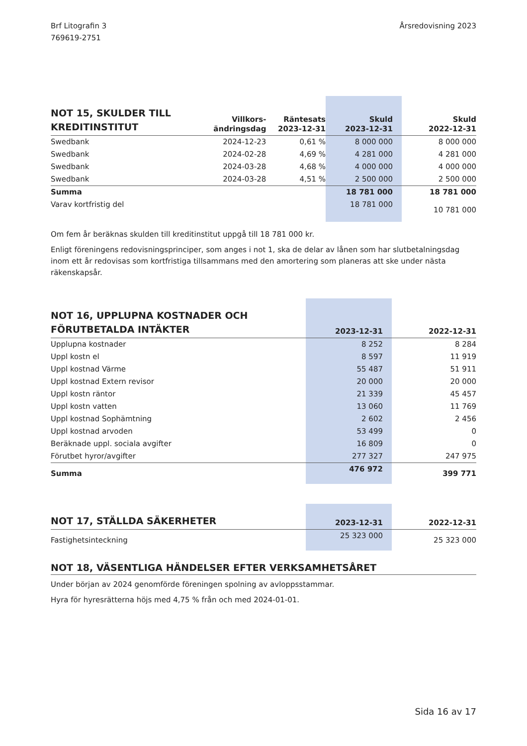Brf Litografin 3
769619-2751
Årsredovisning 2023
| NOT 15, SKULDER TILL KREDITINSTITUT | Villkors- ändringsdag | Räntesats 2023-12-31 | Skuld 2023-12-31 | Skuld 2022-12-31 |
| --- | --- | --- | --- | --- |
| Swedbank | 2024-12-23 | 0,61 % | 8 000 000 | 8 000 000 |
| Swedbank | 2024-02-28 | 4,69 % | 4 281 000 | 4 281 000 |
| Swedbank | 2024-03-28 | 4,68 % | 4 000 000 | 4 000 000 |
| Swedbank | 2024-03-28 | 4,51 % | 2 500 000 | 2 500 000 |
| Summa | | | 18 781 000 | 18 781 000 |
| Varav kortfristig del | | | 18 781 000 | 10 781 000 |
Om fem år beräknas skulden till kreditinstitut uppgå till 18 781 000 kr.
Enligt föreningens redovisningsprinciper, som anges i not 1, ska de delar av lånen som har slutbetalningsdag inom ett år redovisas som kortfristiga tillsammans med den amortering som planeras att ske under nästa räkenskapsår.
| NOT 16, UPPLUPNA KOSTNADER OCH FÖRUTBETALDA INTÄKTER | 2023-12-31 | 2022-12-31 |
| --- | --- | --- |
| Upplupna kostnader | 8 252 | 8 284 |
| Uppl kostn el | 8 597 | 11 919 |
| Uppl kostnad Värme | 55 487 | 51 911 |
| Uppl kostnad Extern revisor | 20 000 | 20 000 |
| Uppl kostn räntor | 21 339 | 45 457 |
| Uppl kostn vatten | 13 060 | 11 769 |
| Uppl kostnad Sophämtning | 2 602 | 2 456 |
| Uppl kostnad arvoden | 53 499 | 0 |
| Beräknade uppl. sociala avgifter | 16 809 | 0 |
| Förutbet hyror/avgifter | 277 327 | 247 975 |
| Summa | 476 972 | 399 771 |
| NOT 17, STÄLLDA SÄKERHETER | 2023-12-31 | 2022-12-31 |
| --- | --- | --- |
| Fastighetsinteckning | 25 323 000 | 25 323 000 |
NOT 18, VÄSENTLIGA HÄNDELSER EFTER VERKSAMHETSÅRET
Under början av 2024 genomförde föreningen spolning av avloppsstammar.
Hyra för hyresrätterna höjs med 4,75 % från och med 2024-01-01.
Sida 16 av 17